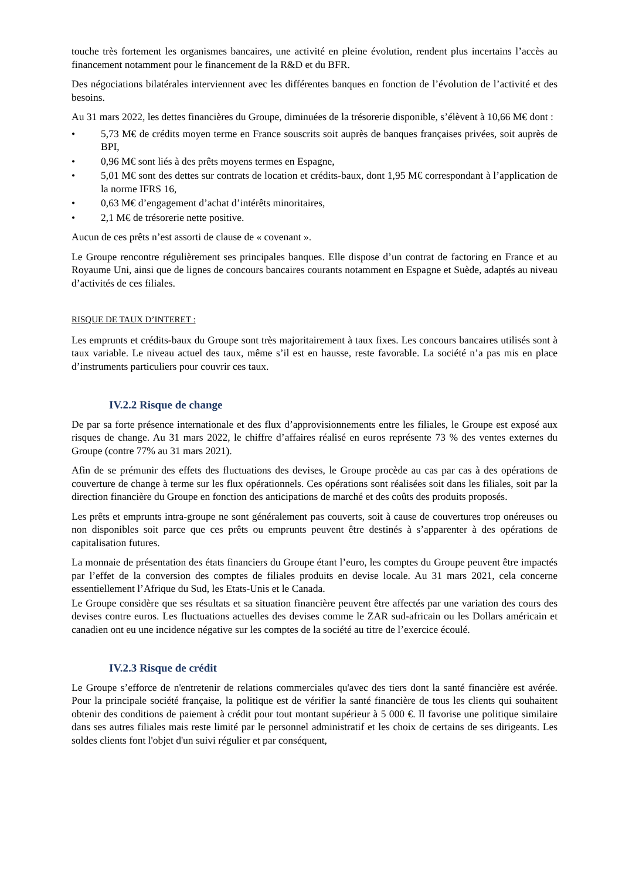touche très fortement les organismes bancaires, une activité en pleine évolution, rendent plus incertains l’accès au financement notamment pour le financement de la R&D et du BFR.
Des négociations bilatérales interviennent avec les différentes banques en fonction de l’évolution de l’activité et des besoins.
Au 31 mars 2022, les dettes financières du Groupe, diminuées de la trésorerie disponible, s’élèvent à 10,66 M€ dont :
• 5,73 M€ de crédits moyen terme en France souscrits soit auprès de banques françaises privées, soit auprès de BPI,
• 0,96 M€ sont liés à des prêts moyens termes en Espagne,
• 5,01 M€ sont des dettes sur contrats de location et crédits-baux, dont 1,95 M€ correspondant à l’application de la norme IFRS 16,
• 0,63 M€ d’engagement d’achat d’intérêts minoritaires,
• 2,1 M€ de trésorerie nette positive.
Aucun de ces prêts n’est assorti de clause de « covenant ».
Le Groupe rencontre régulièrement ses principales banques. Elle dispose d’un contrat de factoring en France et au Royaume Uni, ainsi que de lignes de concours bancaires courants notamment en Espagne et Suède, adaptés au niveau d’activités de ces filiales.
RISQUE DE TAUX D’INTERET :
Les emprunts et crédits-baux du Groupe sont très majoritairement à taux fixes. Les concours bancaires utilisés sont à taux variable. Le niveau actuel des taux, même s’il est en hausse, reste favorable. La société n’a pas mis en place d’instruments particuliers pour couvrir ces taux.
IV.2.2 Risque de change
De par sa forte présence internationale et des flux d’approvisionnements entre les filiales, le Groupe est exposé aux risques de change. Au 31 mars 2022, le chiffre d’affaires réalisé en euros représente 73 % des ventes externes du Groupe (contre 77% au 31 mars 2021).
Afin de se prémunir des effets des fluctuations des devises, le Groupe procède au cas par cas à des opérations de couverture de change à terme sur les flux opérationnels. Ces opérations sont réalisées soit dans les filiales, soit par la direction financière du Groupe en fonction des anticipations de marché et des coûts des produits proposés.
Les prêts et emprunts intra-groupe ne sont généralement pas couverts, soit à cause de couvertures trop onéreuses ou non disponibles soit parce que ces prêts ou emprunts peuvent être destinés à s’apparenter à des opérations de capitalisation futures.
La monnaie de présentation des états financiers du Groupe étant l’euro, les comptes du Groupe peuvent être impactés par l’effet de la conversion des comptes de filiales produits en devise locale. Au 31 mars 2021, cela concerne essentiellement l’Afrique du Sud, les Etats-Unis et le Canada.
Le Groupe considère que ses résultats et sa situation financière peuvent être affectés par une variation des cours des devises contre euros. Les fluctuations actuelles des devises comme le ZAR sud-africain ou les Dollars américain et canadien ont eu une incidence négative sur les comptes de la société au titre de l’exercice écoulé.
IV.2.3 Risque de crédit
Le Groupe s’efforce de n'entretenir de relations commerciales qu'avec des tiers dont la santé financière est avérée. Pour la principale société française, la politique est de vérifier la santé financière de tous les clients qui souhaitent obtenir des conditions de paiement à crédit pour tout montant supérieur à 5 000 €. Il favorise une politique similaire dans ses autres filiales mais reste limité par le personnel administratif et les choix de certains de ses dirigeants. Les soldes clients font l'objet d'un suivi régulier et par conséquent,